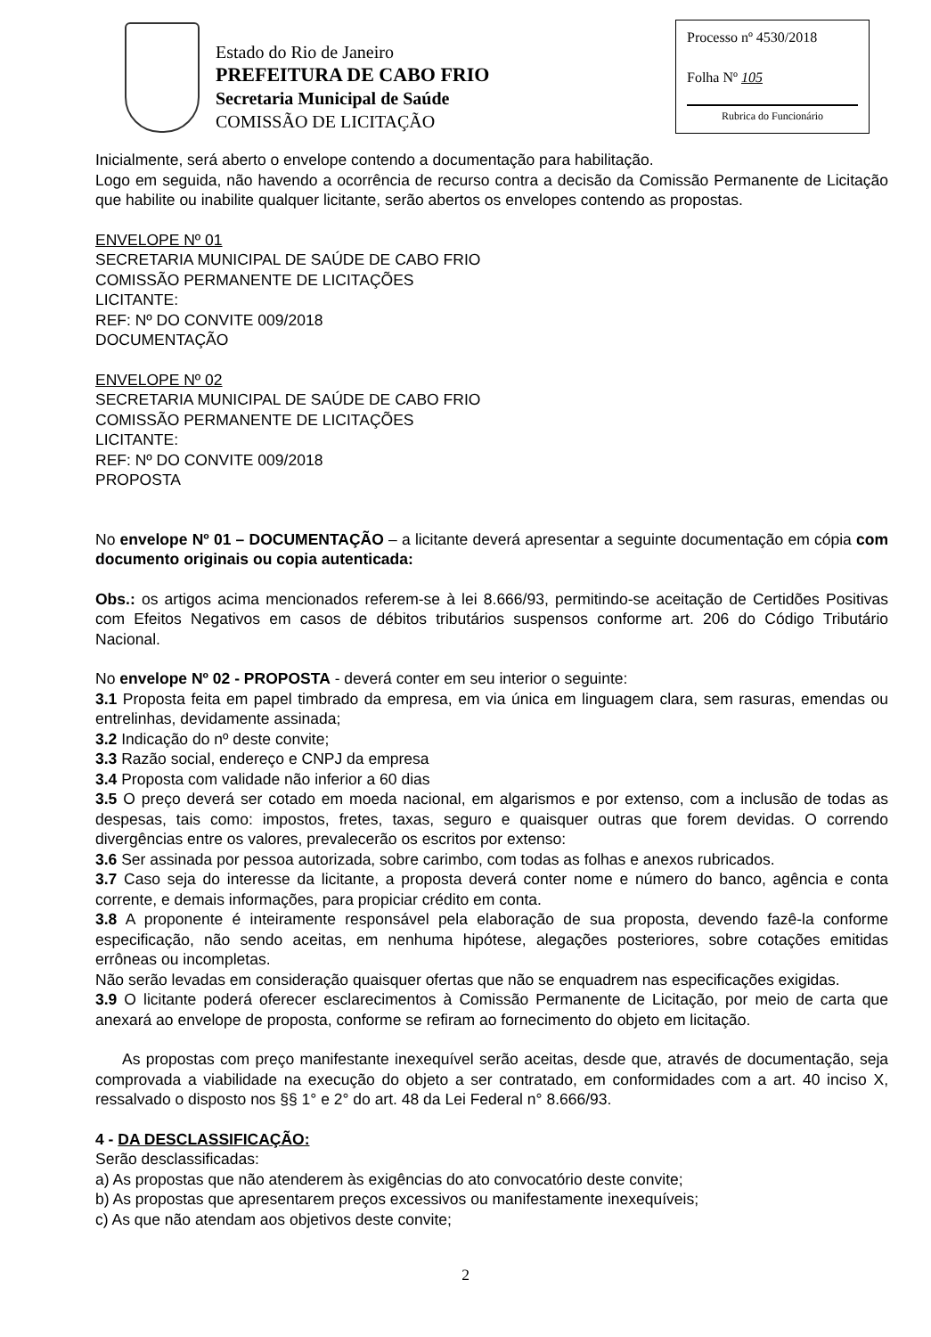Estado do Rio de Janeiro
PREFEITURA DE CABO FRIO
Secretaria Municipal de Saúde
COMISSÃO DE LICITAÇÃO
Processo nº 4530/2018
Folha Nº 105
Rubrica do Funcionário
Inicialmente, será aberto o envelope contendo a documentação para habilitação.
Logo em seguida, não havendo a ocorrência de recurso contra a decisão da Comissão Permanente de Licitação que habilite ou inabilite qualquer licitante, serão abertos os envelopes contendo as propostas.
ENVELOPE Nº 01
SECRETARIA MUNICIPAL DE SAÚDE DE CABO FRIO
COMISSÃO PERMANENTE DE LICITAÇÕES
LICITANTE:
REF: Nº DO CONVITE 009/2018
DOCUMENTAÇÃO
ENVELOPE Nº 02
SECRETARIA MUNICIPAL DE SAÚDE DE CABO FRIO
COMISSÃO PERMANENTE DE LICITAÇÕES
LICITANTE:
REF: Nº DO CONVITE 009/2018
PROPOSTA
No envelope Nº 01 – DOCUMENTAÇÃO – a licitante deverá apresentar a seguinte documentação em cópia com documento originais ou copia autenticada:
Obs.: os artigos acima mencionados referem-se à lei 8.666/93, permitindo-se aceitação de Certidões Positivas com Efeitos Negativos em casos de débitos tributários suspensos conforme art. 206 do Código Tributário Nacional.
No envelope Nº 02 - PROPOSTA - deverá conter em seu interior o seguinte:
3.1 Proposta feita em papel timbrado da empresa, em via única em linguagem clara, sem rasuras, emendas ou entrelinhas, devidamente assinada;
3.2 Indicação do nº deste convite;
3.3 Razão social, endereço e CNPJ da empresa
3.4 Proposta com validade não inferior a 60 dias
3.5 O preço deverá ser cotado em moeda nacional, em algarismos e por extenso, com a inclusão de todas as despesas, tais como: impostos, fretes, taxas, seguro e quaisquer outras que forem devidas. O correndo divergências entre os valores, prevalecerão os escritos por extenso:
3.6 Ser assinada por pessoa autorizada, sobre carimbo, com todas as folhas e anexos rubricados.
3.7 Caso seja do interesse da licitante, a proposta deverá conter nome e número do banco, agência e conta corrente, e demais informações, para propiciar crédito em conta.
3.8 A proponente é inteiramente responsável pela elaboração de sua proposta, devendo fazê-la conforme especificação, não sendo aceitas, em nenhuma hipótese, alegações posteriores, sobre cotações emitidas errôneas ou incompletas.
Não serão levadas em consideração quaisquer ofertas que não se enquadrem nas especificações exigidas.
3.9 O licitante poderá oferecer esclarecimentos à Comissão Permanente de Licitação, por meio de carta que anexará ao envelope de proposta, conforme se refiram ao fornecimento do objeto em licitação.
As propostas com preço manifestante inexequível serão aceitas, desde que, através de documentação, seja comprovada a viabilidade na execução do objeto a ser contratado, em conformidades com a art. 40 inciso X, ressalvado o disposto nos §§ 1° e 2° do art. 48 da Lei Federal n° 8.666/93.
4 - DA DESCLASSIFICAÇÃO:
Serão desclassificadas:
a) As propostas que não atenderem às exigências do ato convocatório deste convite;
b) As propostas que apresentarem preços excessivos ou manifestamente inexequíveis;
c) As que não atendam aos objetivos deste convite;
2